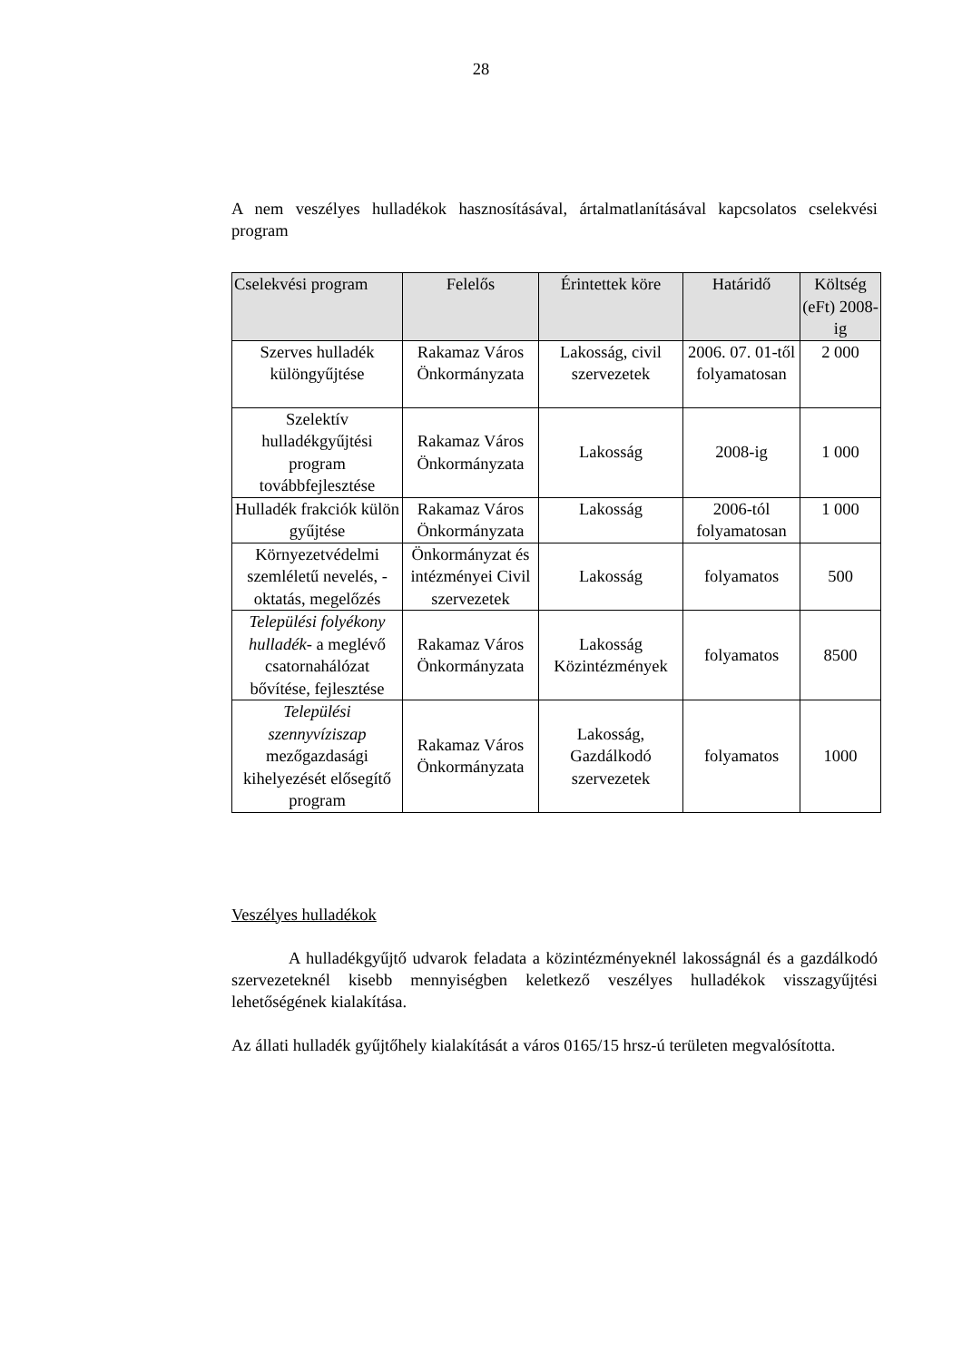28
A nem veszélyes hulladékok hasznosításával, ártalmatlanításával kapcsolatos cselekvési program
| Cselekvési program | Felelős | Érintettek köre | Határidő | Költség (eFt) 2008-ig |
| --- | --- | --- | --- | --- |
| Szerves hulladék különgyűjtése | Rakamaz Város Önkormányzata | Lakosság, civil szervezetek | 2006. 07. 01-től folyamatosan | 2 000 |
| Szelektív hulladékgyűjtési program továbbfejlesztése | Rakamaz Város Önkormányzata | Lakosság | 2008-ig | 1 000 |
| Hulladék frakciók külön gyűjtése | Rakamaz Város Önkormányzata | Lakosság | 2006-tól folyamatosan | 1 000 |
| Környezetvédelmi szemléletű nevelés, - oktatás, megelőzés | Önkormányzat és intézményei Civil szervezetek | Lakosság | folyamatos | 500 |
| Települési folyékony hulladék - a meglévő csatornahálózat bővítése, fejlesztése | Rakamaz Város Önkormányzata | Lakosság Közintézmények | folyamatos | 8500 |
| Települési szennyvíziszap mezőgazdasági kihelyezését elősegítő program | Rakamaz Város Önkormányzata | Lakosság, Gazdálkodó szervezetek | folyamatos | 1000 |
Veszélyes hulladékok
A hulladékgyűjtő udvarok feladata a közintézményeknél lakosságnál és a gazdálkodó szervezeteknél kisebb mennyiségben keletkező veszélyes hulladékok visszagyűjtési lehetőségének kialakítása.
Az állati hulladék gyűjtőhely kialakítását a város 0165/15 hrsz-ú területen megvalósította.